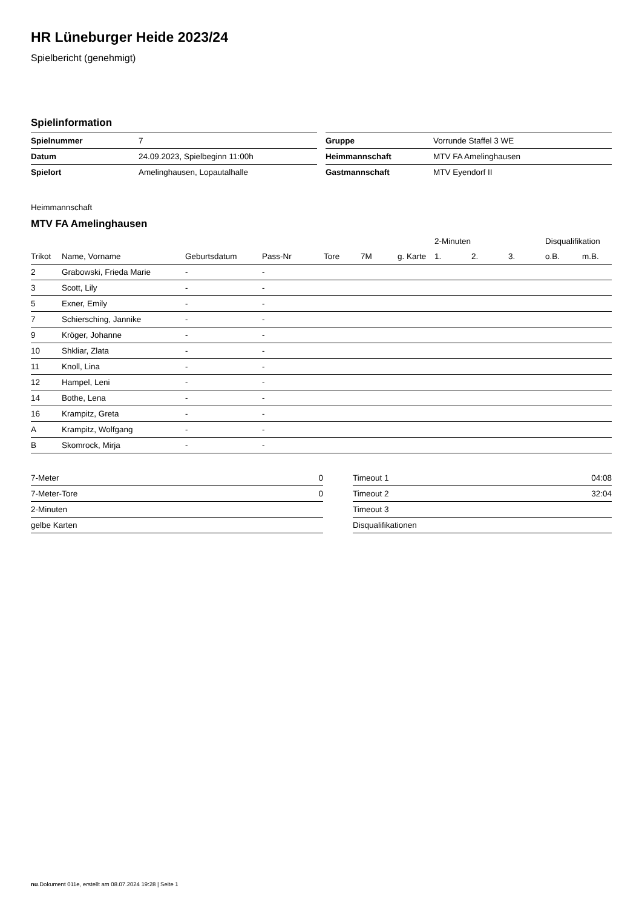HR Lüneburger Heide 2023/24
Spielbericht (genehmigt)
Spielinformation
| Spielnummer | 7 |
| Datum | 24.09.2023, Spielbeginn 11:00h |
| Spielort | Amelinghausen, Lopautalhalle |
| Gruppe | Vorrunde Staffel 3 WE |
| Heimmannschaft | MTV FA Amelinghausen |
| Gastmannschaft | MTV Eyendorf II |
Heimmannschaft
MTV FA Amelinghausen
| | | | | | | | 2-Minuten | | | Disqualifikation | |
| --- | --- | --- | --- | --- | --- | --- | --- | --- | --- | --- | --- |
| Trikot | Name, Vorname | Geburtsdatum | Pass-Nr | Tore | 7M | g. Karte | 1. | 2. | 3. | o.B. | m.B. |
| 2 | Grabowski, Frieda Marie | - | - | | | | | | | | |
| 3 | Scott, Lily | - | - | | | | | | | | |
| 5 | Exner, Emily | - | - | | | | | | | | |
| 7 | Schiersching, Jannike | - | - | | | | | | | | |
| 9 | Kröger, Johanne | - | - | | | | | | | | |
| 10 | Shkliar, Zlata | - | - | | | | | | | | |
| 11 | Knoll, Lina | - | - | | | | | | | | |
| 12 | Hampel, Leni | - | - | | | | | | | | |
| 14 | Bothe, Lena | - | - | | | | | | | | |
| 16 | Krampitz, Greta | - | - | | | | | | | | |
| A | Krampitz, Wolfgang | - | - | | | | | | | | |
| B | Skomrock, Mirja | - | - | | | | | | | | |
| 7-Meter | 0 |
| 7-Meter-Tore | 0 |
| 2-Minuten | |
| gelbe Karten | |
| Timeout 1 | 04:08 |
| Timeout 2 | 32:04 |
| Timeout 3 | |
| Disqualifikationen | |
nu.Dokument 011e, erstellt am 08.07.2024 19:28 | Seite 1